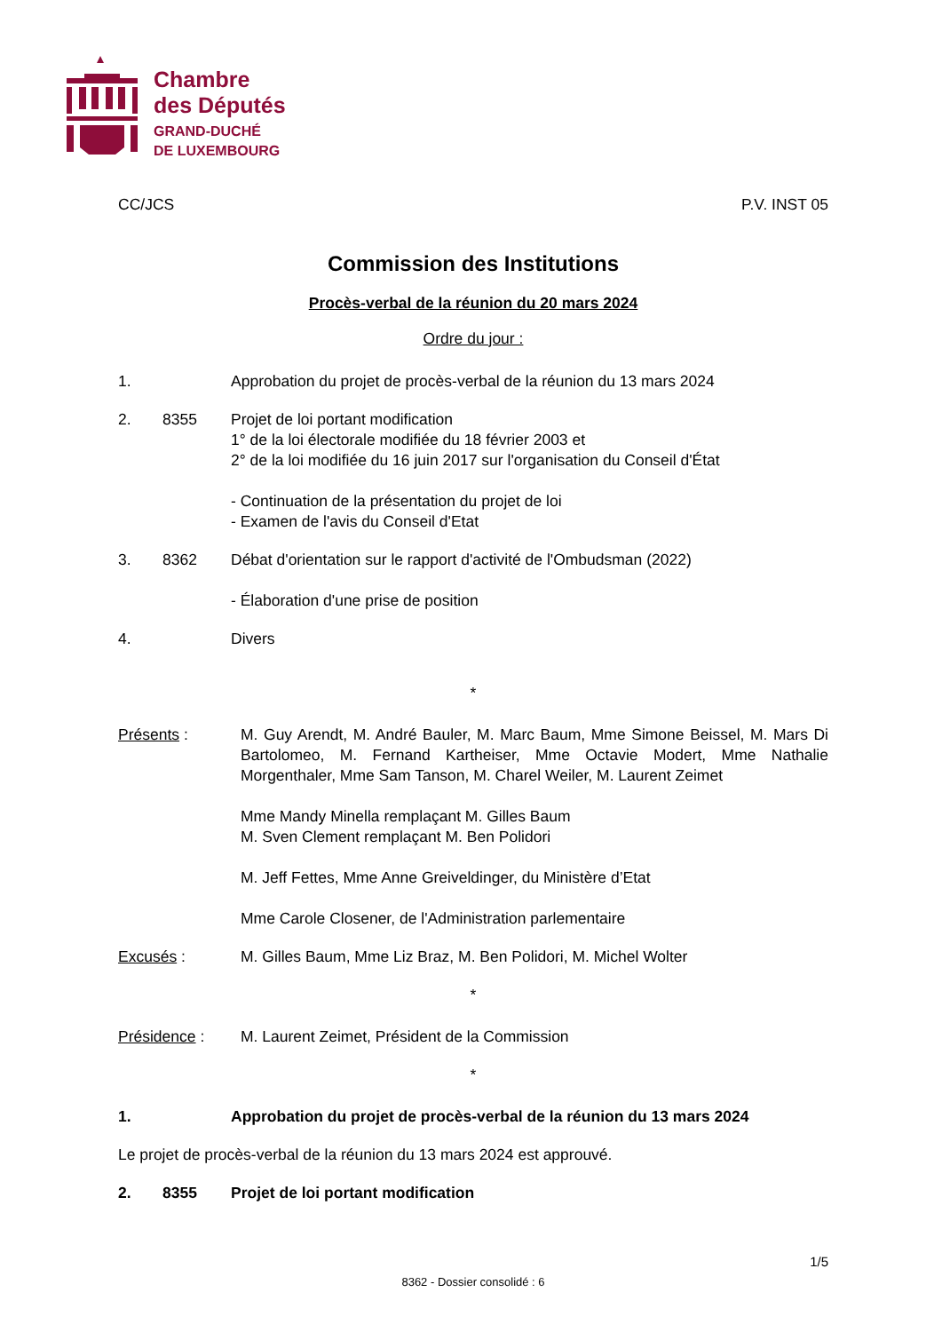Chambre
des Députés
GRAND-DUCHÉ
DE LUXEMBOURG
CC/JCS P.V. INST 05
Commission des Institutions
Procès-verbal de la réunion du 20 mars 2024
Ordre du jour :
1. Approbation du projet de procès-verbal de la réunion du 13 mars 2024
2. 8355 Projet de loi portant modification
1° de la loi électorale modifiée du 18 février 2003 et
2° de la loi modifiée du 16 juin 2017 sur l'organisation du Conseil d'État
- Continuation de la présentation du projet de loi
- Examen de l'avis du Conseil d'Etat
3. 8362 Débat d'orientation sur le rapport d'activité de l'Ombudsman (2022)
- Élaboration d'une prise de position
4. Divers
*
Présents : M. Guy Arendt, M. André Bauler, M. Marc Baum, Mme Simone Beissel, M. Mars Di Bartolomeo, M. Fernand Kartheiser, Mme Octavie Modert, Mme Nathalie Morgenthaler, Mme Sam Tanson, M. Charel Weiler, M. Laurent Zeimet
Mme Mandy Minella remplaçant M. Gilles Baum
M. Sven Clement remplaçant M. Ben Polidori
M. Jeff Fettes, Mme Anne Greiveldinger, du Ministère d’Etat
Mme Carole Closener, de l'Administration parlementaire
Excusés : M. Gilles Baum, Mme Liz Braz, M. Ben Polidori, M. Michel Wolter
*
Présidence : M. Laurent Zeimet, Président de la Commission
*
1. Approbation du projet de procès-verbal de la réunion du 13 mars 2024
Le projet de procès-verbal de la réunion du 13 mars 2024 est approuvé.
2. 8355 Projet de loi portant modification
1/5
8362 - Dossier consolidé : 6